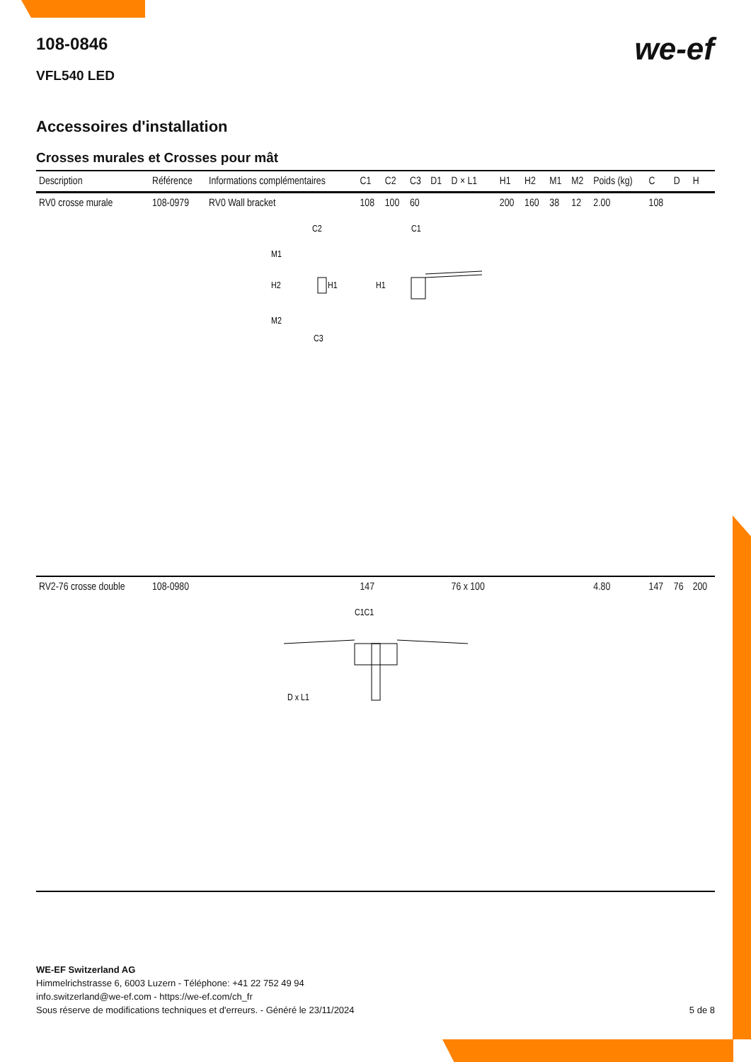we-ef
108-0846
VFL540 LED
Accessoires d'installation
Crosses murales et Crosses pour mât
| Description | Référence | Informations complémentaires | C1 | C2 | C3 | D1 | D × L1 | H1 | H2 | M1 | M2 | Poids (kg) | C | D | H |
| --- | --- | --- | --- | --- | --- | --- | --- | --- | --- | --- | --- | --- | --- | --- | --- |
| RV0 crosse murale | 108-0979 | RV0 Wall bracket | 108 | 100 | 60 | | | 200 | 160 | 38 | 12 | 2.00 | 108 | | |
| C2 C1 M1 H2 H1 H1 M2 C3 | | | | | | | | | | | | | | | |
| RV2-76 crosse double | 108-0980 | | 147 | | | | 76 x 100 | | | | | 4.80 | 147 | 76 | 200 |
| C1C1 D x L1 | | | | | | | | | | | | | | | |
WE-EF Switzerland AG
Himmelrichstrasse 6, 6003 Luzern - Téléphone: +41 22 752 49 94
info.switzerland@we-ef.com - https://we-ef.com/ch_fr
Sous réserve de modifications techniques et d'erreurs. - Généré le 23/11/2024 5 de 8